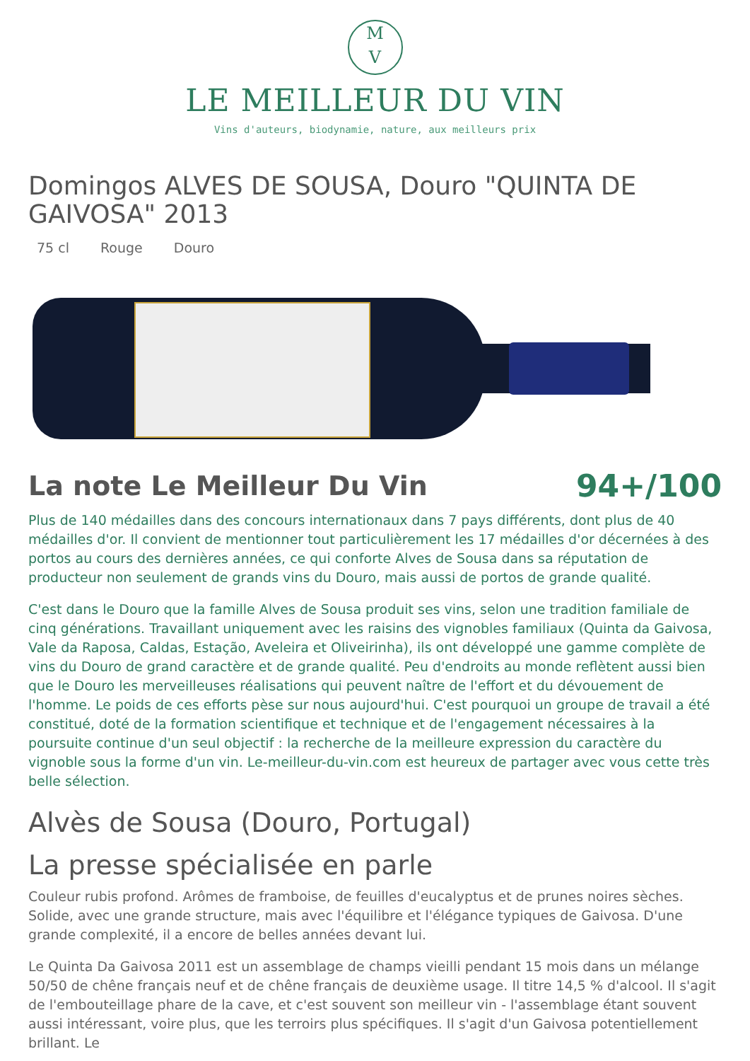M
V
LE MEILLEUR DU VIN
Vins d'auteurs, biodynamie, nature, aux meilleurs prix
Domingos ALVES DE SOUSA, Douro "QUINTA DE GAIVOSA" 2013
75 cl Rouge Douro
La note Le Meilleur Du Vin
94+/100
Plus de 140 médailles dans des concours internationaux dans 7 pays différents, dont plus de 40 médailles d'or. Il convient de mentionner tout particulièrement les 17 médailles d'or décernées à des portos au cours des dernières années, ce qui conforte Alves de Sousa dans sa réputation de producteur non seulement de grands vins du Douro, mais aussi de portos de grande qualité.
C'est dans le Douro que la famille Alves de Sousa produit ses vins, selon une tradition familiale de cinq générations. Travaillant uniquement avec les raisins des vignobles familiaux (Quinta da Gaivosa, Vale da Raposa, Caldas, Estação, Aveleira et Oliveirinha), ils ont développé une gamme complète de vins du Douro de grand caractère et de grande qualité. Peu d'endroits au monde reflètent aussi bien que le Douro les merveilleuses réalisations qui peuvent naître de l'effort et du dévouement de l'homme. Le poids de ces efforts pèse sur nous aujourd'hui. C'est pourquoi un groupe de travail a été constitué, doté de la formation scientifique et technique et de l'engagement nécessaires à la poursuite continue d'un seul objectif : la recherche de la meilleure expression du caractère du vignoble sous la forme d'un vin. Le-meilleur-du-vin.com est heureux de partager avec vous cette très belle sélection.
Alvès de Sousa (Douro, Portugal)
La presse spécialisée en parle
Couleur rubis profond. Arômes de framboise, de feuilles d'eucalyptus et de prunes noires sèches. Solide, avec une grande structure, mais avec l'équilibre et l'élégance typiques de Gaivosa. D'une grande complexité, il a encore de belles années devant lui.
Le Quinta Da Gaivosa 2011 est un assemblage de champs vieilli pendant 15 mois dans un mélange 50/50 de chêne français neuf et de chêne français de deuxième usage. Il titre 14,5 % d'alcool. Il s'agit de l'embouteillage phare de la cave, et c'est souvent son meilleur vin - l'assemblage étant souvent aussi intéressant, voire plus, que les terroirs plus spécifiques. Il s'agit d'un Gaivosa potentiellement brillant. Le